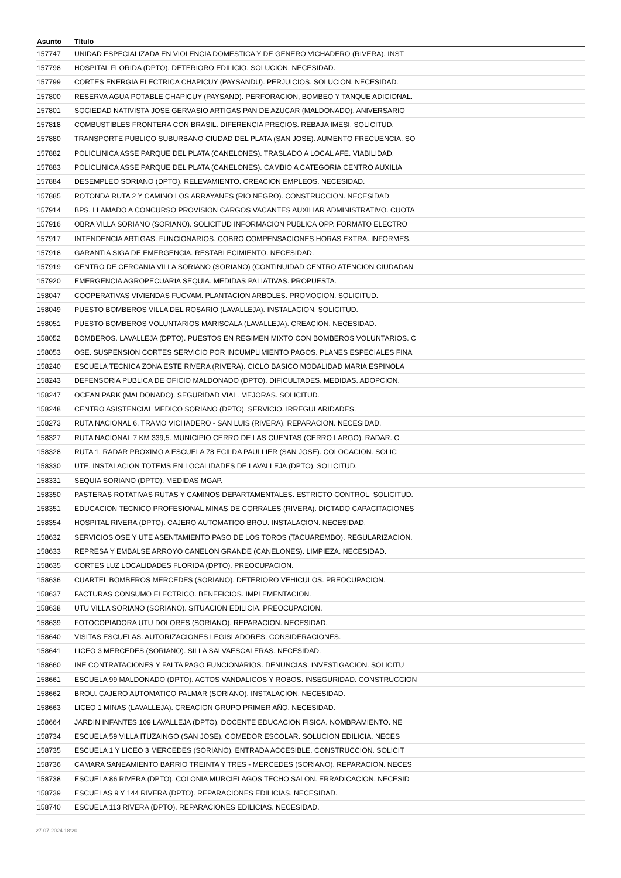| Asunto | Título |
| --- | --- |
| 157747 | UNIDAD ESPECIALIZADA EN VIOLENCIA DOMESTICA Y DE GENERO VICHADERO (RIVERA). INST |
| 157798 | HOSPITAL FLORIDA (DPTO). DETERIORO EDILICIO. SOLUCION. NECESIDAD. |
| 157799 | CORTES ENERGIA ELECTRICA CHAPICUY (PAYSANDU). PERJUICIOS. SOLUCION. NECESIDAD. |
| 157800 | RESERVA AGUA POTABLE CHAPICUY (PAYSAND). PERFORACION, BOMBEO Y TANQUE ADICIONAL. |
| 157801 | SOCIEDAD NATIVISTA JOSE GERVASIO ARTIGAS PAN DE AZUCAR (MALDONADO). ANIVERSARIO |
| 157818 | COMBUSTIBLES FRONTERA CON BRASIL. DIFERENCIA PRECIOS. REBAJA IMESI. SOLICITUD. |
| 157880 | TRANSPORTE PUBLICO SUBURBANO CIUDAD DEL PLATA (SAN JOSE). AUMENTO FRECUENCIA. SO |
| 157882 | POLICLINICA ASSE PARQUE DEL PLATA (CANELONES). TRASLADO A LOCAL AFE. VIABILIDAD. |
| 157883 | POLICLINICA ASSE PARQUE DEL PLATA (CANELONES). CAMBIO A CATEGORIA CENTRO AUXILIA |
| 157884 | DESEMPLEO SORIANO (DPTO). RELEVAMIENTO. CREACION EMPLEOS. NECESIDAD. |
| 157885 | ROTONDA RUTA 2 Y CAMINO LOS ARRAYANES (RIO NEGRO). CONSTRUCCION. NECESIDAD. |
| 157914 | BPS. LLAMADO A CONCURSO PROVISION CARGOS VACANTES AUXILIAR ADMINISTRATIVO. CUOTA |
| 157916 | OBRA VILLA SORIANO (SORIANO). SOLICITUD INFORMACION PUBLICA OPP. FORMATO ELECTRO |
| 157917 | INTENDENCIA ARTIGAS. FUNCIONARIOS. COBRO COMPENSACIONES HORAS EXTRA. INFORMES. |
| 157918 | GARANTIA SIGA DE EMERGENCIA. RESTABLECIMIENTO. NECESIDAD. |
| 157919 | CENTRO DE CERCANIA VILLA SORIANO (SORIANO) (CONTINUIDAD CENTRO ATENCION CIUDADAN |
| 157920 | EMERGENCIA AGROPECUARIA SEQUIA. MEDIDAS PALIATIVAS. PROPUESTA. |
| 158047 | COOPERATIVAS VIVIENDAS FUCVAM. PLANTACION ARBOLES. PROMOCION. SOLICITUD. |
| 158049 | PUESTO BOMBEROS VILLA DEL ROSARIO (LAVALLEJA). INSTALACION. SOLICITUD. |
| 158051 | PUESTO BOMBEROS VOLUNTARIOS MARISCALA (LAVALLEJA). CREACION. NECESIDAD. |
| 158052 | BOMBEROS. LAVALLEJA (DPTO). PUESTOS EN REGIMEN MIXTO CON BOMBEROS VOLUNTARIOS. C |
| 158053 | OSE. SUSPENSION CORTES SERVICIO POR INCUMPLIMIENTO PAGOS. PLANES ESPECIALES FINA |
| 158240 | ESCUELA TECNICA ZONA ESTE RIVERA (RIVERA). CICLO BASICO MODALIDAD MARIA ESPINOLA |
| 158243 | DEFENSORIA PUBLICA DE OFICIO MALDONADO (DPTO). DIFICULTADES. MEDIDAS. ADOPCION. |
| 158247 | OCEAN PARK (MALDONADO). SEGURIDAD VIAL. MEJORAS. SOLICITUD. |
| 158248 | CENTRO ASISTENCIAL MEDICO SORIANO (DPTO). SERVICIO. IRREGULARIDADES. |
| 158273 | RUTA NACIONAL 6. TRAMO VICHADERO - SAN LUIS (RIVERA). REPARACION. NECESIDAD. |
| 158327 | RUTA NACIONAL 7 KM 339,5. MUNICIPIO CERRO DE LAS CUENTAS (CERRO LARGO). RADAR. C |
| 158328 | RUTA 1. RADAR PROXIMO A ESCUELA 78 ECILDA PAULLIER (SAN JOSE). COLOCACION. SOLIC |
| 158330 | UTE. INSTALACION TOTEMS EN LOCALIDADES DE LAVALLEJA (DPTO). SOLICITUD. |
| 158331 | SEQUIA SORIANO (DPTO). MEDIDAS MGAP. |
| 158350 | PASTERAS ROTATIVAS RUTAS Y CAMINOS DEPARTAMENTALES. ESTRICTO CONTROL. SOLICITUD. |
| 158351 | EDUCACION TECNICO PROFESIONAL MINAS DE CORRALES (RIVERA). DICTADO CAPACITACIONES |
| 158354 | HOSPITAL RIVERA (DPTO). CAJERO AUTOMATICO BROU. INSTALACION. NECESIDAD. |
| 158632 | SERVICIOS OSE Y UTE ASENTAMIENTO PASO DE LOS TOROS (TACUAREMBO). REGULARIZACION. |
| 158633 | REPRESA Y EMBALSE ARROYO CANELON GRANDE (CANELONES). LIMPIEZA. NECESIDAD. |
| 158635 | CORTES LUZ LOCALIDADES FLORIDA (DPTO). PREOCUPACION. |
| 158636 | CUARTEL BOMBEROS MERCEDES (SORIANO). DETERIORO VEHICULOS. PREOCUPACION. |
| 158637 | FACTURAS CONSUMO ELECTRICO. BENEFICIOS. IMPLEMENTACION. |
| 158638 | UTU VILLA SORIANO (SORIANO). SITUACION EDILICIA. PREOCUPACION. |
| 158639 | FOTOCOPIADORA UTU DOLORES (SORIANO). REPARACION. NECESIDAD. |
| 158640 | VISITAS ESCUELAS. AUTORIZACIONES LEGISLADORES. CONSIDERACIONES. |
| 158641 | LICEO 3 MERCEDES (SORIANO). SILLA SALVAESCALERAS. NECESIDAD. |
| 158660 | INE CONTRATACIONES Y FALTA PAGO FUNCIONARIOS. DENUNCIAS. INVESTIGACION. SOLICITU |
| 158661 | ESCUELA 99 MALDONADO (DPTO). ACTOS VANDALICOS Y ROBOS. INSEGURIDAD. CONSTRUCCION |
| 158662 | BROU. CAJERO AUTOMATICO PALMAR (SORIANO). INSTALACION. NECESIDAD. |
| 158663 | LICEO 1 MINAS (LAVALLEJA). CREACION GRUPO PRIMER AÑO. NECESIDAD. |
| 158664 | JARDIN INFANTES 109 LAVALLEJA (DPTO). DOCENTE EDUCACION FISICA. NOMBRAMIENTO. NE |
| 158734 | ESCUELA 59 VILLA ITUZAINGO (SAN JOSE). COMEDOR ESCOLAR. SOLUCION EDILICIA. NECES |
| 158735 | ESCUELA 1 Y LICEO 3 MERCEDES (SORIANO). ENTRADA ACCESIBLE. CONSTRUCCION. SOLICIT |
| 158736 | CAMARA SANEAMIENTO BARRIO TREINTA Y TRES - MERCEDES (SORIANO). REPARACION. NECES |
| 158738 | ESCUELA 86 RIVERA (DPTO). COLONIA MURCIELAGOS TECHO SALON. ERRADICACION. NECESID |
| 158739 | ESCUELAS 9 Y 144 RIVERA (DPTO). REPARACIONES EDILICIAS. NECESIDAD. |
| 158740 | ESCUELA 113 RIVERA (DPTO). REPARACIONES EDILICIAS. NECESIDAD. |
27-07-2024 18:20